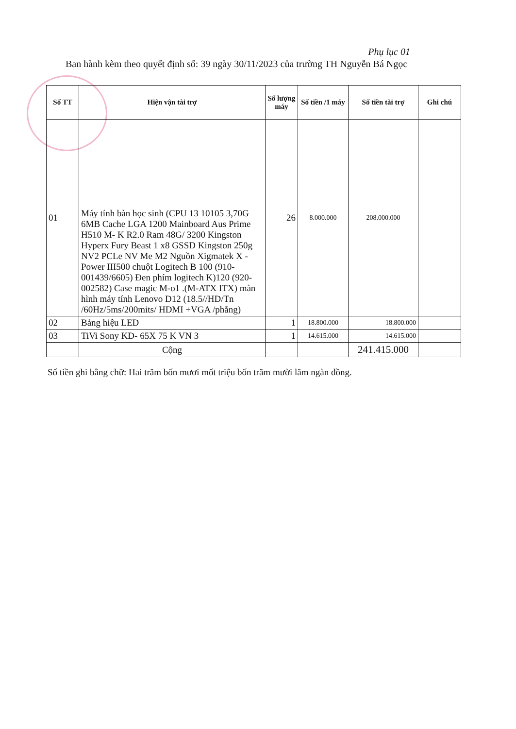Phụ lục 01
Ban hành kèm theo quyết định số: 39 ngày 30/11/2023 của trường TH Nguyễn Bá Ngọc
| Số TT | Hiện vận tài trợ | Số lượng máy | Số tiền /1 máy | Số tiền tài trợ | Ghi chú |
| --- | --- | --- | --- | --- | --- |
| 01 | Máy tính bàn học sinh (CPU 13 10105 3,70G 6MB Cache LGA 1200 Mainboard Aus Prime H510 M- K R2.0 Ram 48G/ 3200 Kingston Hyperx Fury Beast 1 x8 GSSD Kingston 250g NV2 PCLe NV Me M2 Nguồn Xigmatek X - Power III500 chuột Logitech B 100 (910-001439/6605) Đen phím logitech K)120 (920-002582) Case magic M-o1 .(M-ATX ITX) màn hình máy tính Lenovo D12 (18.5//HD/Tn /60Hz/5ms/200mits/ HDMI +VGA /phẳng) | 26 | 8.000.000 | 208.000.000 | |
| 02 | Bảng hiệu LED | 1 | 18.800.000 | 18.800.000 | |
| 03 | TiVi Sony KD- 65X 75 K VN 3 | 1 | 14.615.000 | 14.615.000 | |
| | Cộng | | | 241.415.000 | |
Số tiền ghi bằng chữ: Hai trăm bốn mươi mốt triệu bốn trăm mười lăm ngàn đồng.